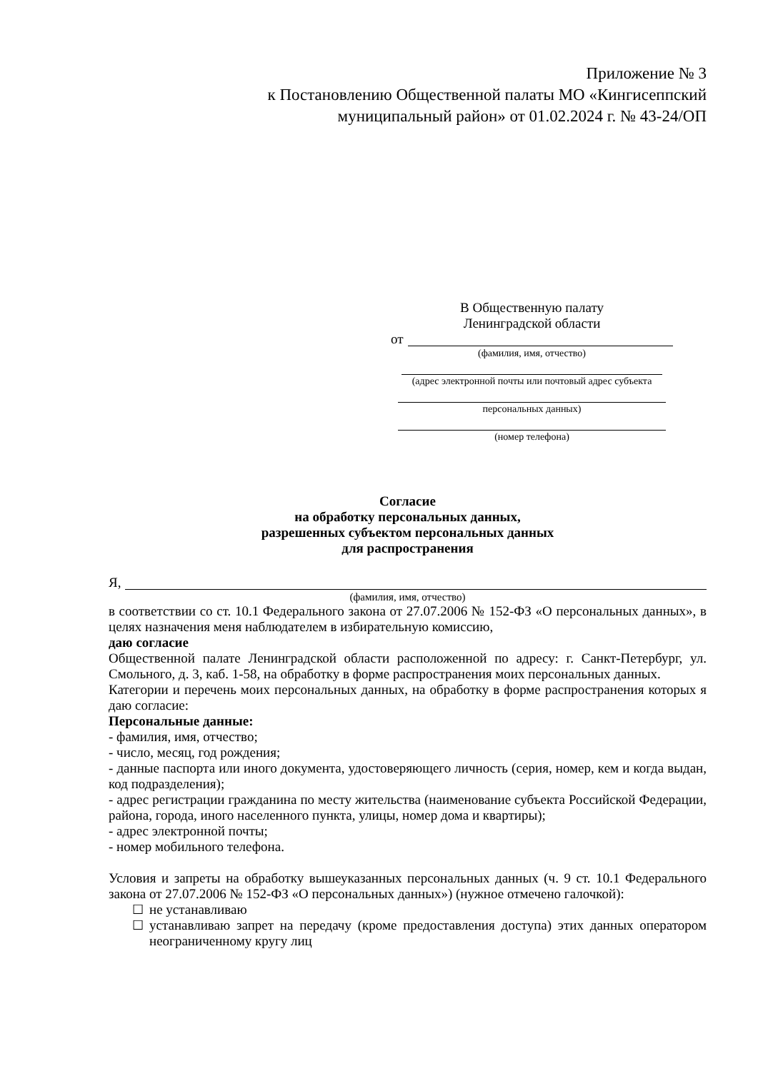Приложение № 3
к Постановлению Общественной палаты МО «Кингисеппский
муниципальный район» от 01.02.2024 г. № 43-24/ОП
В Общественную палату
Ленинградской области
от
(фамилия, имя, отчество)
(адрес электронной почты или почтовый адрес субъекта
персональных данных)
(номер телефона)
Согласие
на обработку персональных данных,
разрешенных субъектом персональных данных
для распространения
Я,
(фамилия, имя, отчество)
в соответствии со ст. 10.1 Федерального закона от 27.07.2006 № 152-ФЗ «О персональных данных», в целях назначения меня наблюдателем в избирательную комиссию,
даю согласие
Общественной палате Ленинградской области расположенной по адресу: г. Санкт-Петербург, ул. Смольного, д. 3, каб. 1-58, на обработку в форме распространения моих персональных данных.
Категории и перечень моих персональных данных, на обработку в форме распространения которых я даю согласие:
Персональные данные:
- фамилия, имя, отчество;
- число, месяц, год рождения;
- данные паспорта или иного документа, удостоверяющего личность (серия, номер, кем и когда выдан, код подразделения);
- адрес регистрации гражданина по месту жительства (наименование субъекта Российской Федерации, района, города, иного населенного пункта, улицы, номер дома и квартиры);
- адрес электронной почты;
- номер мобильного телефона.
Условия и запреты на обработку вышеуказанных персональных данных (ч. 9 ст. 10.1 Федерального закона от 27.07.2006 № 152-ФЗ «О персональных данных») (нужное отмечено галочкой):
☐ не устанавливаю
☐ устанавливаю запрет на передачу (кроме предоставления доступа) этих данных оператором неограниченному кругу лиц